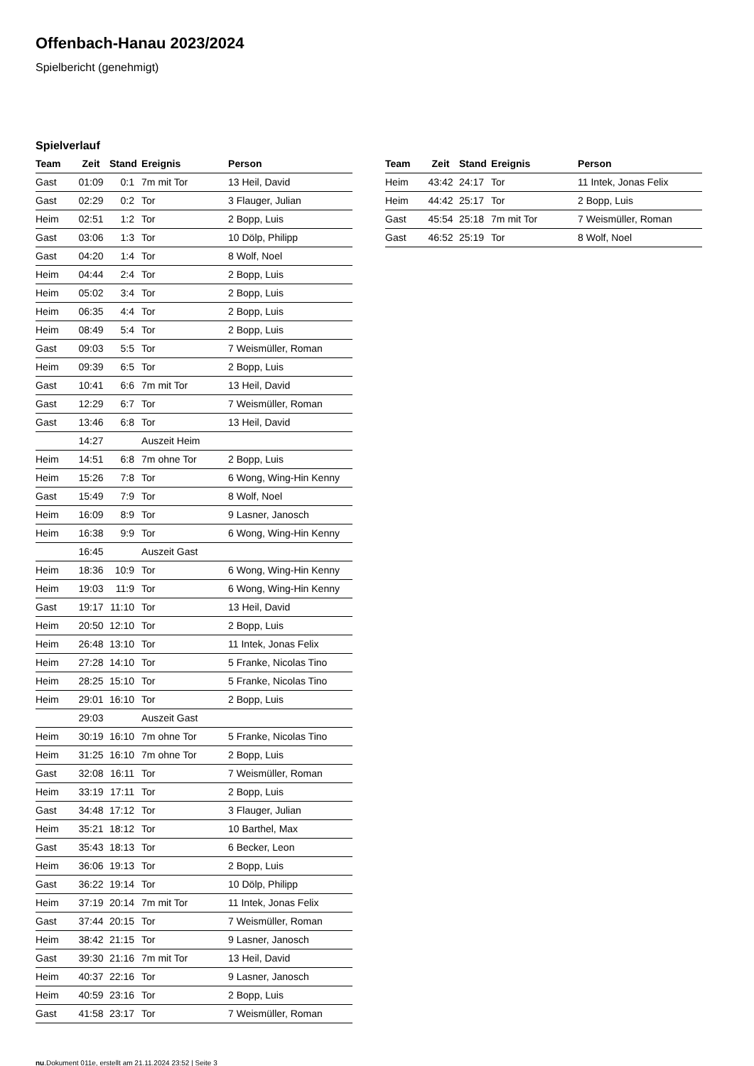Offenbach-Hanau 2023/2024
Spielbericht (genehmigt)
Spielverlauf
| Team | Zeit | Stand | Ereignis | Person |
| --- | --- | --- | --- | --- |
| Gast | 01:09 | 0:1 | 7m mit Tor | 13 Heil, David |
| Gast | 02:29 | 0:2 | Tor | 3 Flauger, Julian |
| Heim | 02:51 | 1:2 | Tor | 2 Bopp, Luis |
| Gast | 03:06 | 1:3 | Tor | 10 Dölp, Philipp |
| Gast | 04:20 | 1:4 | Tor | 8 Wolf, Noel |
| Heim | 04:44 | 2:4 | Tor | 2 Bopp, Luis |
| Heim | 05:02 | 3:4 | Tor | 2 Bopp, Luis |
| Heim | 06:35 | 4:4 | Tor | 2 Bopp, Luis |
| Heim | 08:49 | 5:4 | Tor | 2 Bopp, Luis |
| Gast | 09:03 | 5:5 | Tor | 7 Weismüller, Roman |
| Heim | 09:39 | 6:5 | Tor | 2 Bopp, Luis |
| Gast | 10:41 | 6:6 | 7m mit Tor | 13 Heil, David |
| Gast | 12:29 | 6:7 | Tor | 7 Weismüller, Roman |
| Gast | 13:46 | 6:8 | Tor | 13 Heil, David |
| | 14:27 | | Auszeit Heim | |
| Heim | 14:51 | 6:8 | 7m ohne Tor | 2 Bopp, Luis |
| Heim | 15:26 | 7:8 | Tor | 6 Wong, Wing-Hin Kenny |
| Gast | 15:49 | 7:9 | Tor | 8 Wolf, Noel |
| Heim | 16:09 | 8:9 | Tor | 9 Lasner, Janosch |
| Heim | 16:38 | 9:9 | Tor | 6 Wong, Wing-Hin Kenny |
| | 16:45 | | Auszeit Gast | |
| Heim | 18:36 | 10:9 | Tor | 6 Wong, Wing-Hin Kenny |
| Heim | 19:03 | 11:9 | Tor | 6 Wong, Wing-Hin Kenny |
| Gast | 19:17 | 11:10 | Tor | 13 Heil, David |
| Heim | 20:50 | 12:10 | Tor | 2 Bopp, Luis |
| Heim | 26:48 | 13:10 | Tor | 11 Intek, Jonas Felix |
| Heim | 27:28 | 14:10 | Tor | 5 Franke, Nicolas Tino |
| Heim | 28:25 | 15:10 | Tor | 5 Franke, Nicolas Tino |
| Heim | 29:01 | 16:10 | Tor | 2 Bopp, Luis |
| | 29:03 | | Auszeit Gast | |
| Heim | 30:19 | 16:10 | 7m ohne Tor | 5 Franke, Nicolas Tino |
| Heim | 31:25 | 16:10 | 7m ohne Tor | 2 Bopp, Luis |
| Gast | 32:08 | 16:11 | Tor | 7 Weismüller, Roman |
| Heim | 33:19 | 17:11 | Tor | 2 Bopp, Luis |
| Gast | 34:48 | 17:12 | Tor | 3 Flauger, Julian |
| Heim | 35:21 | 18:12 | Tor | 10 Barthel, Max |
| Gast | 35:43 | 18:13 | Tor | 6 Becker, Leon |
| Heim | 36:06 | 19:13 | Tor | 2 Bopp, Luis |
| Gast | 36:22 | 19:14 | Tor | 10 Dölp, Philipp |
| Heim | 37:19 | 20:14 | 7m mit Tor | 11 Intek, Jonas Felix |
| Gast | 37:44 | 20:15 | Tor | 7 Weismüller, Roman |
| Heim | 38:42 | 21:15 | Tor | 9 Lasner, Janosch |
| Gast | 39:30 | 21:16 | 7m mit Tor | 13 Heil, David |
| Heim | 40:37 | 22:16 | Tor | 9 Lasner, Janosch |
| Heim | 40:59 | 23:16 | Tor | 2 Bopp, Luis |
| Gast | 41:58 | 23:17 | Tor | 7 Weismüller, Roman |
| Team | Zeit | Stand | Ereignis | Person |
| --- | --- | --- | --- | --- |
| Heim | 43:42 | 24:17 | Tor | 11 Intek, Jonas Felix |
| Heim | 44:42 | 25:17 | Tor | 2 Bopp, Luis |
| Gast | 45:54 | 25:18 | 7m mit Tor | 7 Weismüller, Roman |
| Gast | 46:52 | 25:19 | Tor | 8 Wolf, Noel |
nu.Dokument 011e, erstellt am 21.11.2024 23:52 | Seite 3